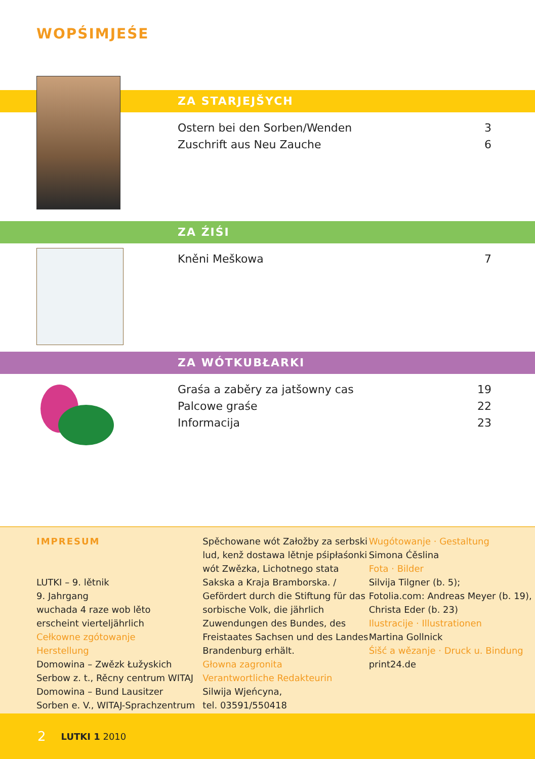WOPŚIMJEŚE
ZA STARJEJŠYCH
Ostern bei den Sorben/Wenden 3
Zuschrift aus Neu Zauche 6
ZA ŹIŚI
Kněni Meškowa 7
ZA WÓTKUBŁARKI
Graśa a zaběry za jatšowny cas 19
Palcowe graśe 22
Informacija 23
IMPRESUM
LUTKI – 9. lětnik
9. Jahrgang
wuchada 4 raze wob lěto
erscheint vierteljährlich
Cełkowne zgótowanje
Herstellung
Domowina – Zwězk Łužyskich
Serbow z. t., Rěcny centrum WITAJ
Domowina – Bund Lausitzer
Sorben e. V., WITAJ-Sprachzentrum
Spěchowane wót Załožby za serbski lud, kenž dostawa lětnje pśipłaśonki wót Zwězka, Lichotnego stata Sakska a Kraja Bramborska. / Gefördert durch die Stiftung für das sorbische Volk, die jährlich Zuwendungen des Bundes, des Freistaates Sachsen und des Landes Brandenburg erhält.
Głowna zagronita
Verantwortliche Redakteurin
Silwija Wjeńcyna,
tel. 03591/550418
Wugótowanje · Gestaltung
Simona Ćěslina
Fota · Bilder
Silvija Tilgner (b. 5);
Fotolia.com: Andreas Meyer (b. 19),
Christa Eder (b. 23)
Ilustracije · Illustrationen
Martina Gollnick
Śišć a wězanje · Druck u. Bindung
print24.de
2 LUTKI 1 2010